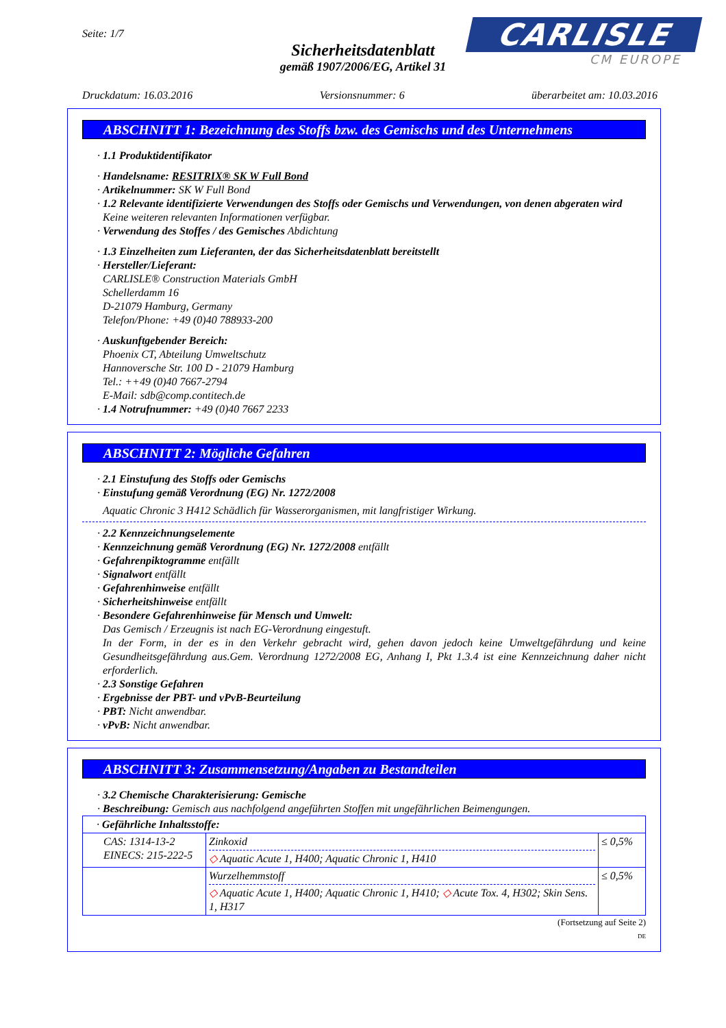Seite: 1/7
Sicherheitsdatenblatt
gemäß 1907/2006/EG, Artikel 31
CARLISLE
CM EUROPE
Druckdatum: 16.03.2016 Versionsnummer: 6 überarbeitet am: 10.03.2016
ABSCHNITT 1: Bezeichnung des Stoffs bzw. des Gemischs und des Unternehmens
· 1.1 Produktidentifikator
· Handelsname: RESITRIX® SK W Full Bond
· Artikelnummer: SK W Full Bond
· 1.2 Relevante identifizierte Verwendungen des Stoffs oder Gemischs und Verwendungen, von denen abgeraten wird
Keine weiteren relevanten Informationen verfügbar.
· Verwendung des Stoffes / des Gemisches Abdichtung
· 1.3 Einzelheiten zum Lieferanten, der das Sicherheitsdatenblatt bereitstellt
· Hersteller/Lieferant:
CARLISLE® Construction Materials GmbH
Schellerdamm 16
D-21079 Hamburg, Germany
Telefon/Phone: +49 (0)40 788933-200
· Auskunftgebender Bereich:
Phoenix CT, Abteilung Umweltschutz
Hannoversche Str. 100 D - 21079 Hamburg
Tel.: ++49 (0)40 7667-2794
E-Mail: sdb@comp.contitech.de
· 1.4 Notrufnummer: +49 (0)40 7667 2233
ABSCHNITT 2: Mögliche Gefahren
· 2.1 Einstufung des Stoffs oder Gemischs
· Einstufung gemäß Verordnung (EG) Nr. 1272/2008
Aquatic Chronic 3 H412 Schädlich für Wasserorganismen, mit langfristiger Wirkung.
· 2.2 Kennzeichnungselemente
· Kennzeichnung gemäß Verordnung (EG) Nr. 1272/2008 entfällt
· Gefahrenpiktogramme entfällt
· Signalwort entfällt
· Gefahrenhinweise entfällt
· Sicherheitshinweise entfällt
· Besondere Gefahrenhinweise für Mensch und Umwelt:
Das Gemisch / Erzeugnis ist nach EG-Verordnung eingestuft.
In der Form, in der es in den Verkehr gebracht wird, gehen davon jedoch keine Umweltgefährdung und keine Gesundheitsgefährdung aus.Gem. Verordnung 1272/2008 EG, Anhang I, Pkt 1.3.4 ist eine Kennzeichnung daher nicht erforderlich.
· 2.3 Sonstige Gefahren
· Ergebnisse der PBT- und vPvB-Beurteilung
· PBT: Nicht anwendbar.
· vPvB: Nicht anwendbar.
ABSCHNITT 3: Zusammensetzung/Angaben zu Bestandteilen
· 3.2 Chemische Charakterisierung: Gemische
· Beschreibung: Gemisch aus nachfolgend angeführten Stoffen mit ungefährlichen Beimengungen.
| · Gefährliche Inhaltsstoffe: | | |
| CAS: 1314-13-2 EINECS: 215-222-5 | Zinkoxid ◇ Aquatic Acute 1, H400; Aquatic Chronic 1, H410 | ≤ 0,5% |
| | Wurzelhemmstoff ◇ Aquatic Acute 1, H400; Aquatic Chronic 1, H410; ◇ Acute Tox. 4, H302; Skin Sens. 1, H317 | ≤ 0,5% |
(Fortsetzung auf Seite 2)
DE